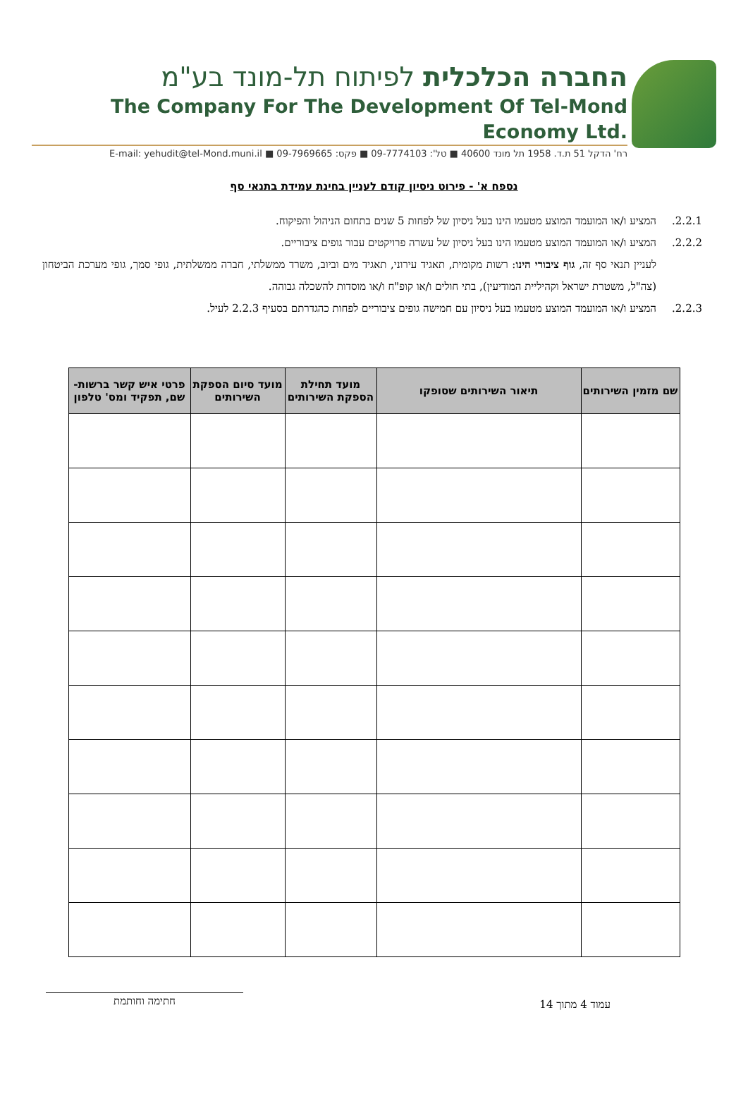החברה הכלכלית לפיתוח תל-מונד בע"מ
The Company For The Development Of Tel-Mond Economy Ltd.
רח' הדקל 51 ת.ד. 1958 תל מונד 40600 ■ טל': 09-7774103 ■ פקס: 09-7969665 ■ E-mail: yehudit@tel-Mond.muni.il
נספח א' - פירוט ניסיון קודם לעניין בחינת עמידת בתנאי סף
2.2.1. המציע ו/או המועמד המוצע מטעמו הינו בעל ניסיון של לפחות 5 שנים בתחום הניהול והפיקוח.
2.2.2. המציע ו/או המועמד המוצע מטעמו הינו בעל ניסיון של עשרה פרויקטים עבור גופים ציבוריים.
לעניין תנאי סף זה, גוף ציבורי הינו: רשות מקומית, תאגיד עירוני, תאגיד מים וביוב, משרד ממשלתי, חברה ממשלתית, גופי סמך, גופי מערכת הביטחון (צה"ל, משטרת ישראל וקהיליית המודיעין), בתי חולים ו/או קופ"ח ו/או מוסדות להשכלה גבוהה.
2.2.3. המציע ו/או המועמד המוצע מטעמו בעל ניסיון עם חמישה גופים ציבוריים לפחות כהגדרתם בסעיף 2.2.3 לעיל.
| שם מזמין השירותים | תיאור השירותים שסופקו | מועד תחילת הספקת השירותים | מועד סיום הספקת השירותים | פרטי איש קשר ברשות- שם, תפקיד ומס' טלפון |
| --- | --- | --- | --- | --- |
עמוד 4 מתוך 14
חתימה וחותמת